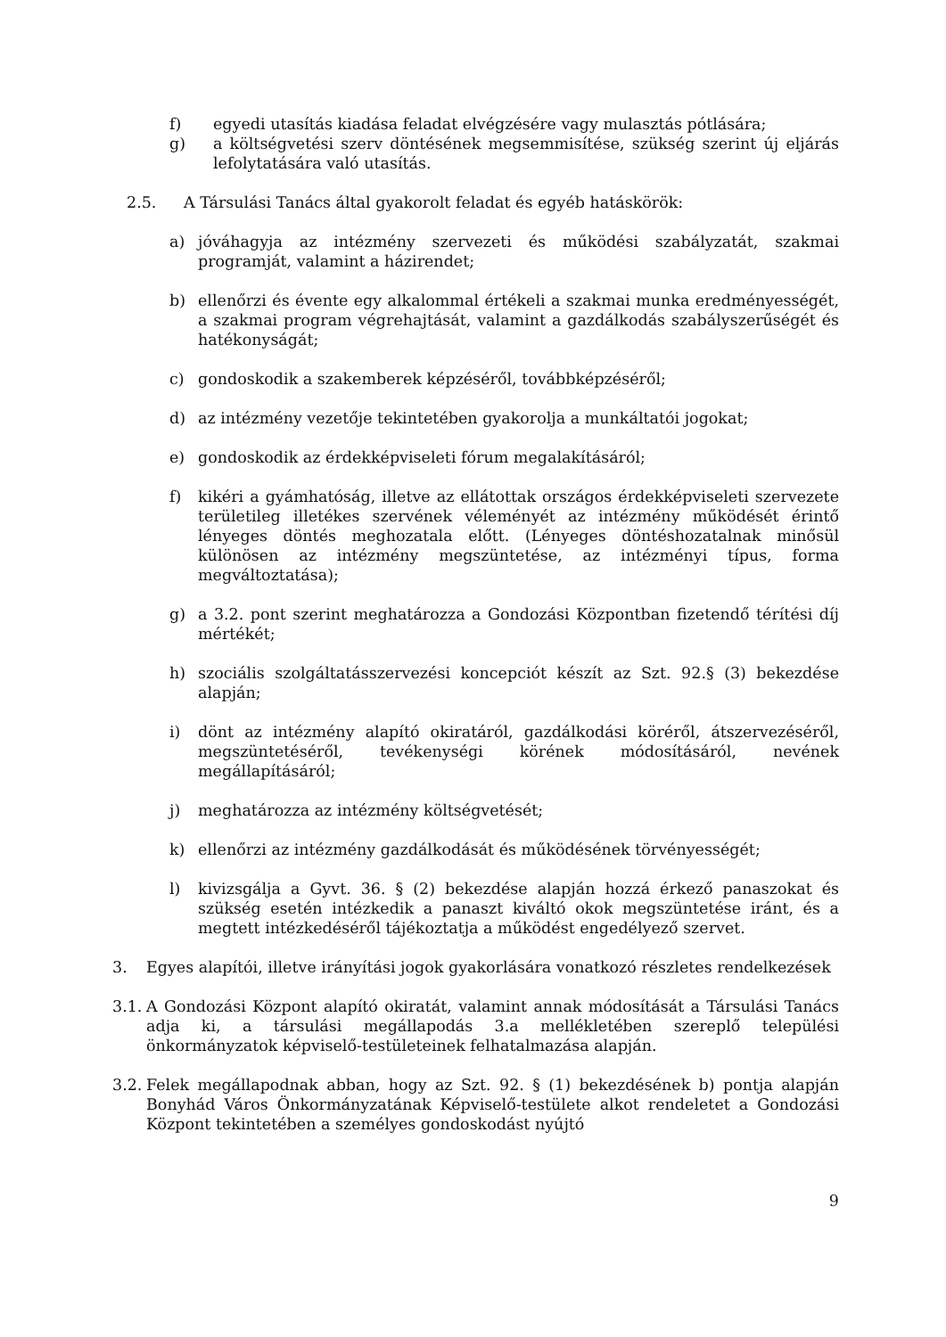f) egyedi utasítás kiadása feladat elvégzésére vagy mulasztás pótlására;
g) a költségvetési szerv döntésének megsemmisítése, szükség szerint új eljárás lefolytatására való utasítás.
2.5. A Társulási Tanács által gyakorolt feladat és egyéb hatáskörök:
a) jóváhagyja az intézmény szervezeti és működési szabályzatát, szakmai programját, valamint a házirendet;
b) ellenőrzi és évente egy alkalommal értékeli a szakmai munka eredményességét, a szakmai program végrehajtását, valamint a gazdálkodás szabályszerűségét és hatékonyságát;
c) gondoskodik a szakemberek képzéséről, továbbképzéséről;
d) az intézmény vezetője tekintetében gyakorolja a munkáltatói jogokat;
e) gondoskodik az érdekképviseleti fórum megalakításáról;
f) kikéri a gyámhatóság, illetve az ellátottak országos érdekképviseleti szervezete területileg illetékes szervének véleményét az intézmény működését érintő lényeges döntés meghozatala előtt. (Lényeges döntéshozatalnak minősül különösen az intézmény megszüntetése, az intézményi típus, forma megváltoztatása);
g) a 3.2. pont szerint meghatározza a Gondozási Központban fizetendő térítési díj mértékét;
h) szociális szolgáltatásszervezési koncepciót készít az Szt. 92.§ (3) bekezdése alapján;
i) dönt az intézmény alapító okiratáról, gazdálkodási köréről, átszervezéséről, megszüntetéséről, tevékenységi körének módosításáról, nevének megállapításáról;
j) meghatározza az intézmény költségvetését;
k) ellenőrzi az intézmény gazdálkodását és működésének törvényességét;
l) kivizsgálja a Gyvt. 36. § (2) bekezdése alapján hozzá érkező panaszokat és szükség esetén intézkedik a panaszt kiváltó okok megszüntetése iránt, és a megtett intézkedéséről tájékoztatja a működést engedélyező szervet.
3. Egyes alapítói, illetve irányítási jogok gyakorlására vonatkozó részletes rendelkezések
3.1. A Gondozási Központ alapító okiratát, valamint annak módosítását a Társulási Tanács adja ki, a társulási megállapodás 3.a mellékletében szereplő települési önkormányzatok képviselő-testületeinek felhatalmazása alapján.
3.2. Felek megállapodnak abban, hogy az Szt. 92. § (1) bekezdésének b) pontja alapján Bonyhád Város Önkormányzatának Képviselő-testülete alkot rendeletet a Gondozási Központ tekintetében a személyes gondoskodást nyújtó
9